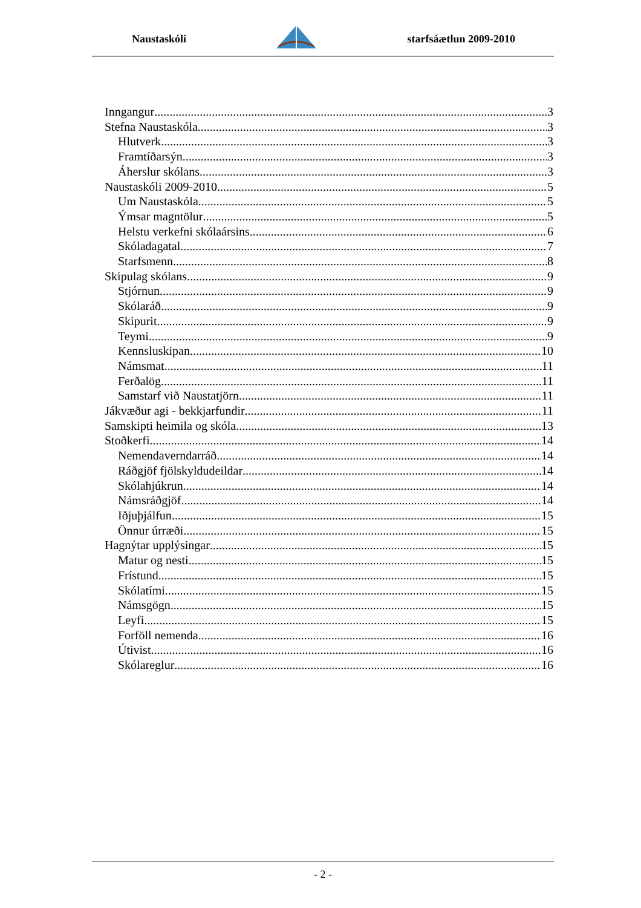Naustaskóli starfsáætlun 2009-2010
Inngangur 3
Stefna Naustaskóla 3
Hlutverk 3
Framtíðarsýn 3
Áherslur skólans 3
Naustaskóli 2009-2010 5
Um Naustaskóla 5
Ýmsar magntölur 5
Helstu verkefni skólaársins 6
Skóladagatal 7
Starfsmenn 8
Skipulag skólans 9
Stjórnun 9
Skólaráð 9
Skipurit 9
Teymi 9
Kennsluskipan 10
Námsmat 11
Ferðalög 11
Samstarf við Naustatjörn 11
Jákvæður agi - bekkjarfundir 11
Samskipti heimila og skóla 13
Stoðkerfi 14
Nemendaverndarráð 14
Ráðgjöf fjölskyldudeildar 14
Skólahjúkrun 14
Námsráðgjöf 14
Iðjuþjálfun 15
Önnur úrræði 15
Hagnýtar upplýsingar 15
Matur og nesti 15
Frístund 15
Skólatími 15
Námsgögn 15
Leyfi 15
Forföll nemenda 16
Útivist 16
Skólareglur 16
- 2 -